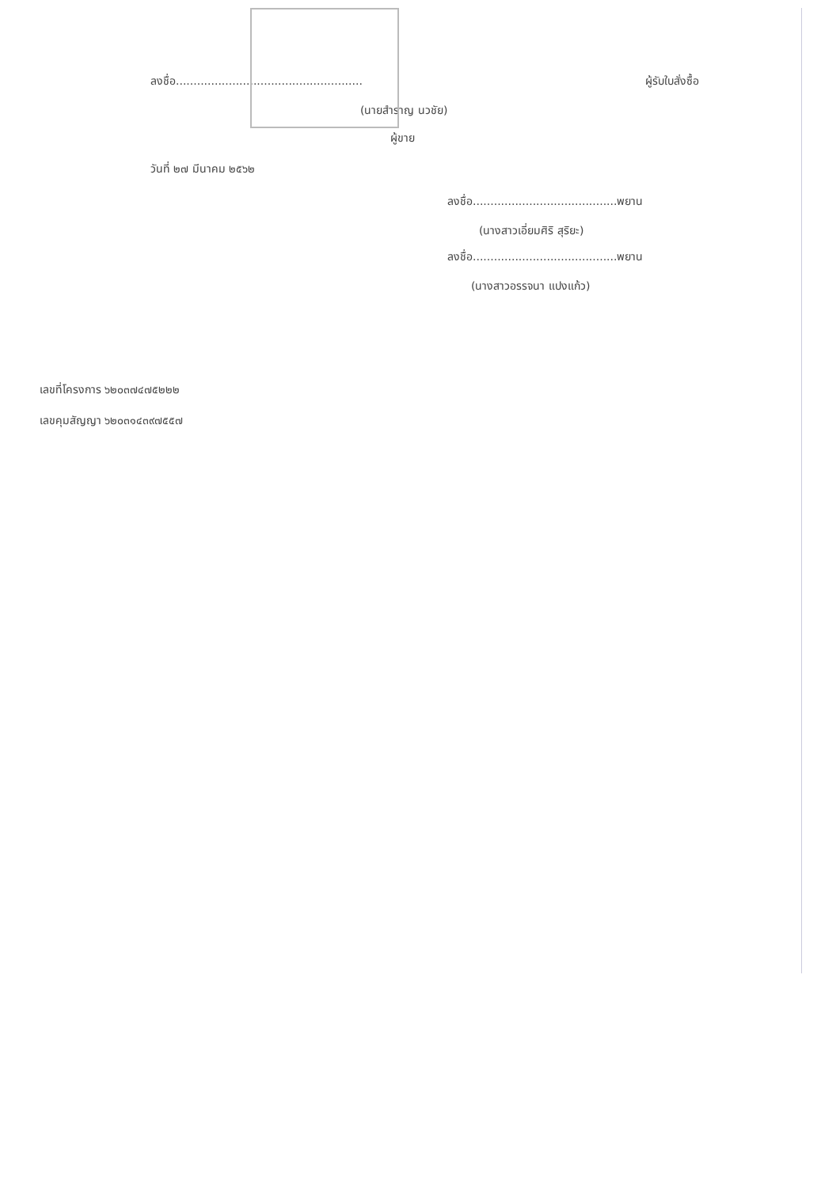ลงชื่อ..................................................... ผู้รับใบสั่งซื้อ
(นายสำราญ นวชัย)
ผู้ขาย
วันที่ ๒๗ มีนาคม ๒๕๖๒
ลงชื่อ.........................................พยาน
(นางสาวเอี่ยมศิริ สุริยะ)
ลงชื่อ.........................................พยาน
(นางสาวอรรจนา แปงแก้ว)
เลขที่โครงการ ๖๒๐๓๗๔๗๕๒๒๒
เลขคุมสัญญา ๖๒๐๓๑๔๓๙๗๕๕๗